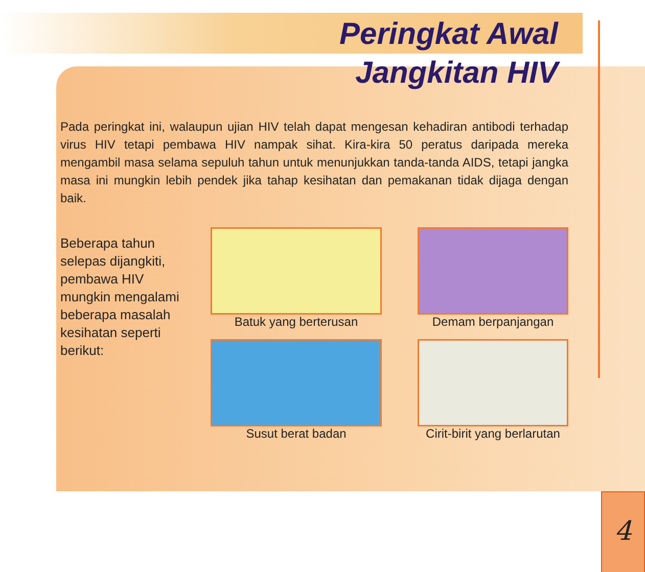Peringkat Awal
Jangkitan HIV
Pada peringkat ini, walaupun ujian HIV telah dapat mengesan kehadiran antibodi terhadap virus HIV tetapi pembawa HIV nampak sihat. Kira-kira 50 peratus daripada mereka mengambil masa selama sepuluh tahun untuk menunjukkan tanda-tanda AIDS, tetapi jangka masa ini mungkin lebih pendek jika tahap kesihatan dan pemakanan tidak dijaga dengan baik.
Beberapa tahun
selepas dijangkiti,
pembawa HIV
mungkin mengalami
beberapa masalah
kesihatan seperti
berikut:
Batuk yang berterusan
Demam berpanjangan
Susut berat badan
Cirit-birit yang berlarutan
4